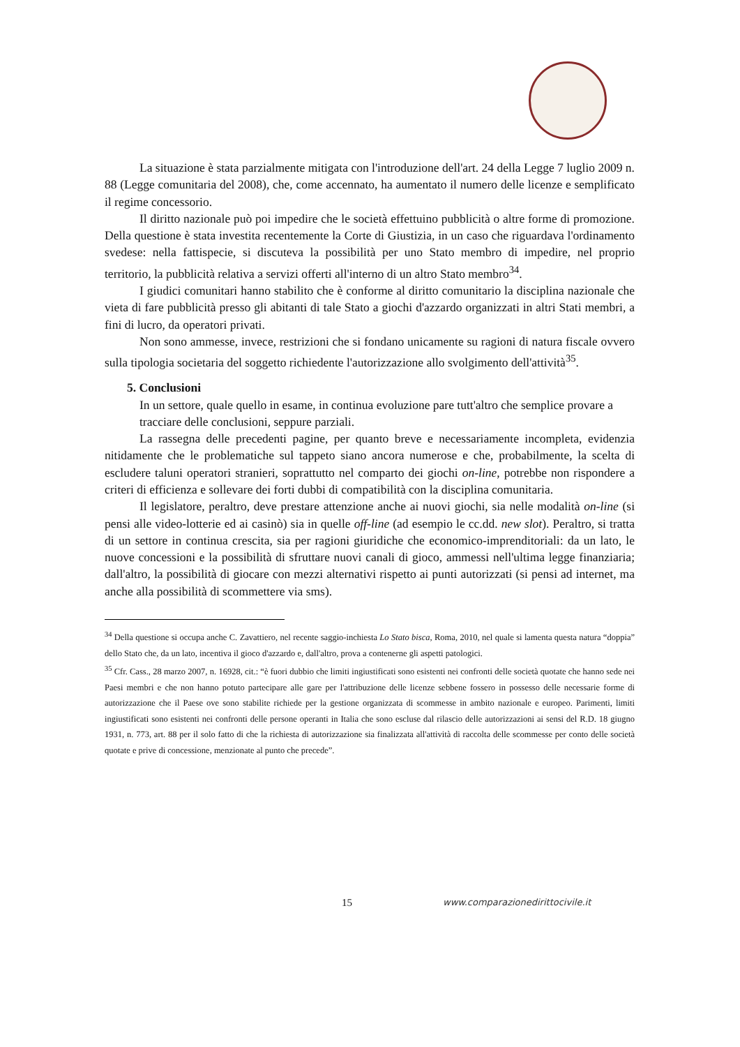La situazione è stata parzialmente mitigata con l'introduzione dell'art. 24 della Legge 7 luglio 2009 n. 88 (Legge comunitaria del 2008), che, come accennato, ha aumentato il numero delle licenze e semplificato il regime concessorio.
Il diritto nazionale può poi impedire che le società effettuino pubblicità o altre forme di promozione. Della questione è stata investita recentemente la Corte di Giustizia, in un caso che riguardava l'ordinamento svedese: nella fattispecie, si discuteva la possibilità per uno Stato membro di impedire, nel proprio territorio, la pubblicità relativa a servizi offerti all'interno di un altro Stato membro<sup>34</sup>.
I giudici comunitari hanno stabilito che è conforme al diritto comunitario la disciplina nazionale che vieta di fare pubblicità presso gli abitanti di tale Stato a giochi d'azzardo organizzati in altri Stati membri, a fini di lucro, da operatori privati.
Non sono ammesse, invece, restrizioni che si fondano unicamente su ragioni di natura fiscale ovvero sulla tipologia societaria del soggetto richiedente l'autorizzazione allo svolgimento dell'attività<sup>35</sup>.
5. Conclusioni
In un settore, quale quello in esame, in continua evoluzione pare tutt'altro che semplice provare a tracciare delle conclusioni, seppure parziali.
La rassegna delle precedenti pagine, per quanto breve e necessariamente incompleta, evidenzia nitidamente che le problematiche sul tappeto siano ancora numerose e che, probabilmente, la scelta di escludere taluni operatori stranieri, soprattutto nel comparto dei giochi on-line, potrebbe non rispondere a criteri di efficienza e sollevare dei forti dubbi di compatibilità con la disciplina comunitaria.
Il legislatore, peraltro, deve prestare attenzione anche ai nuovi giochi, sia nelle modalità on-line (si pensi alle video-lotterie ed ai casinò) sia in quelle off-line (ad esempio le cc.dd. new slot). Peraltro, si tratta di un settore in continua crescita, sia per ragioni giuridiche che economico-imprenditoriali: da un lato, le nuove concessioni e la possibilità di sfruttare nuovi canali di gioco, ammessi nell'ultima legge finanziaria; dall'altro, la possibilità di giocare con mezzi alternativi rispetto ai punti autorizzati (si pensi ad internet, ma anche alla possibilità di scommettere via sms).
<sup>34</sup> Della questione si occupa anche C. Zavattiero, nel recente saggio-inchiesta Lo Stato bisca, Roma, 2010, nel quale si lamenta questa natura “doppia” dello Stato che, da un lato, incentiva il gioco d'azzardo e, dall'altro, prova a contenerne gli aspetti patologici.
<sup>35</sup> Cfr. Cass., 28 marzo 2007, n. 16928, cit.: “è fuori dubbio che limiti ingiustificati sono esistenti nei confronti delle società quotate che hanno sede nei Paesi membri e che non hanno potuto partecipare alle gare per l'attribuzione delle licenze sebbene fossero in possesso delle necessarie forme di autorizzazione che il Paese ove sono stabilite richiede per la gestione organizzata di scommesse in ambito nazionale e europeo. Parimenti, limiti ingiustificati sono esistenti nei confronti delle persone operanti in Italia che sono escluse dal rilascio delle autorizzazioni ai sensi del R.D. 18 giugno 1931, n. 773, art. 88 per il solo fatto di che la richiesta di autorizzazione sia finalizzata all'attività di raccolta delle scommesse per conto delle società quotate e prive di concessione, menzionate al punto che precede”.
15
www.comparazionedirittocivile.it